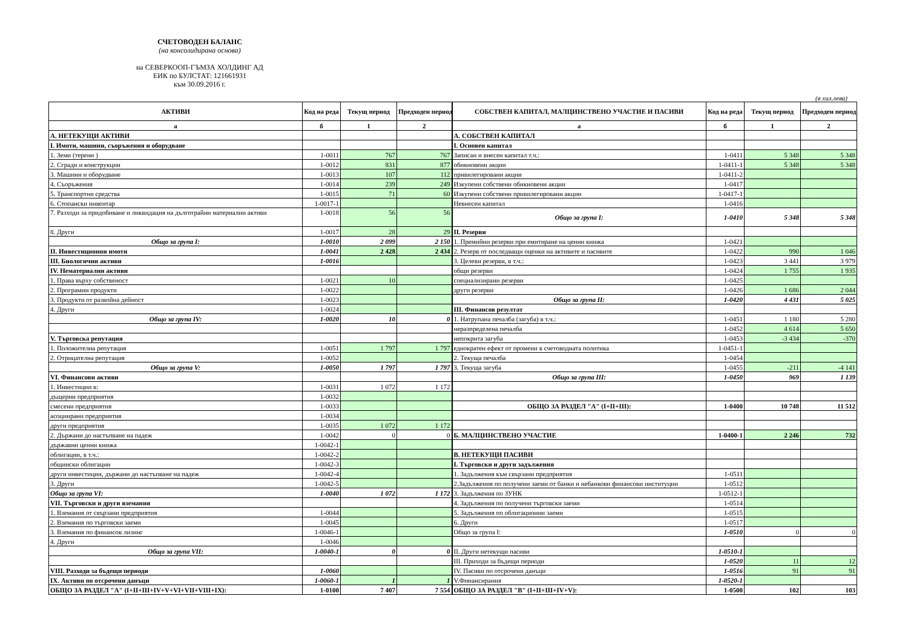СЧЕТОВОДЕН БАЛАНС
(на консолидирана основа)
на СЕВЕРКООП-ГЪМЗА ХОЛДИНГ АД
ЕИК по БУЛСТАТ: 121661931
към 30.09.2016 г.
(в хил.лева)
| АКТИВИ | Код на реда | Текущ период | Предходен период | СОБСТВЕН КАПИТАЛ, МАЛЦИНСТВЕНО УЧАСТИЕ И ПАСИВИ | Код на реда | Текущ период | Предходен период |
| --- | --- | --- | --- | --- | --- | --- | --- |
| а | б | 1 | 2 | а | б | 1 | 2 |
| А. НЕТЕКУЩИ АКТИВИ | | | | А. СОБСТВЕН КАПИТАЛ | | | |
| I. Имоти, машини, съоръжения и оборудване | | | | I. Основен капитал | | | |
| 1. Земи (терени ) | 1-0011 | 767 | 767 | Записан и внесен капитал т.ч.: | 1-0411 | 5 348 | 5 348 |
| 2. Сгради и конструкции | 1-0012 | 831 | 877 | обикновени акции | 1-0411-1 | 5 348 | 5 348 |
| 3. Машини и оборудване | 1-0013 | 107 | 112 | привилегировани акции | 1-0411-2 | | |
| 4. Съоръжения | 1-0014 | 239 | 249 | Изкупени собствени обикновени акции | 1-0417 | | |
| 5. Транспортни средства | 1-0015 | 71 | 60 | Изкупени собствени привилегировани акции | 1-0417-1 | | |
| 6. Стопански инвентар | 1-0017-1 | | | Невнесен капитал | 1-0416 | | |
| 7. Разходи за придобиване и ликвидация на дълготрайни материални активи | 1-0018 | 56 | 56 | Общо за група I: | 1-0410 | 5 348 | 5 348 |
| 8. Други | 1-0017 | 28 | 29 | II. Резерви | | | |
| Общо за група I: | 1-0010 | 2 099 | 2 150 | 1. Премийни резерви при емитиране на ценни книжа | 1-0421 | | |
| II. Инвестиционни имоти | 1-0041 | 2 428 | 2 434 | 2. Резерв от последващи оценки на активите и пасивите | 1-0422 | 990 | 1 046 |
| III. Биологични активи | 1-0016 | | | 3. Целеви резерви, в т.ч.: | 1-0423 | 3 441 | 3 979 |
| IV. Нематериални активи | | | | общи резерви | 1-0424 | 1 755 | 1 935 |
| 1. Права върху собственост | 1-0021 | 10 | | специализирани резерви | 1-0425 | | |
| 2. Програмни продукти | 1-0022 | | | други резерви | 1-0426 | 1 686 | 2 044 |
| 3. Продукти от развойна дейност | 1-0023 | | | Общо за група II: | 1-0420 | 4 431 | 5 025 |
| 4. Други | 1-0024 | | | III. Финансов резултат | | | |
| Общо за група IV: | 1-0020 | 10 | 0 | 1. Натрупана печалба (загуба) в т.ч.: | 1-0451 | 1 180 | 5 280 |
| | | | | неразпределена печалба | 1-0452 | 4 614 | 5 650 |
| V. Търговска репутация | | | | непокрита загуба | 1-0453 | -3 434 | -370 |
| 1. Положителна репутация | 1-0051 | 1 797 | 1 797 | еднократен ефект от промени в счетоводната политика | 1-0451-1 | | |
| 2. Отрицателна репутация | 1-0052 | | | 2. Текуща печалба | 1-0454 | | |
| Общо за група V: | 1-0050 | 1 797 | 1 797 | 3. Текуща загуба | 1-0455 | -211 | -4 141 |
| VI. Финансови активи | | | | Общо за група III: | 1-0450 | 969 | 1 139 |
| 1. Инвестиции в: | 1-0031 | 1 072 | 1 172 | | | | |
| дъщерни предприятия | 1-0032 | | | | | | |
| смесени предприятия | 1-0033 | | | ОБЩО ЗА РАЗДЕЛ "А" (I+II+III): | 1-0400 | 10 748 | 11 512 |
| асоциирани предприятия | 1-0034 | | | | | | |
| други предприятия | 1-0035 | 1 072 | 1 172 | | | | |
| 2. Държани до настъпване на падеж | 1-0042 | 0 | 0 | Б. МАЛЦИНСТВЕНО УЧАСТИЕ | 1-0400-1 | 2 246 | 732 |
| държавни ценни книжа | 1-0042-1 | | | | | | |
| облигации, в т.ч.: | 1-0042-2 | | | В. НЕТЕКУЩИ ПАСИВИ | | | |
| общински облигации | 1-0042-3 | | | I. Търговски и други задължения | | | |
| други инвестиции, държани до настъпване на падеж | 1-0042-4 | | | 1. Задължения към свързани предприятия | 1-0511 | | |
| 3. Други | 1-0042-5 | | | 2.Задължения по получени заеми от банки и небанкови финансови институции | 1-0512 | | |
| Общо за група VI: | 1-0040 | 1 072 | 1 172 | 3. Задължения по ЗУНК | 1-0512-1 | | |
| VII. Търговски и други вземания | | | | 4. Задължения по получени търговски заеми | 1-0514 | | |
| 1. Вземания от свързани предприятия | 1-0044 | | | 5. Задължения по облигационни заеми | 1-0515 | | |
| 2. Вземания по търговски заеми | 1-0045 | | | 6. Други | 1-0517 | | |
| 3. Вземания по финансов лизинг | 1-0046-1 | | | Общо за група I: | 1-0510 | 0 | 0 |
| 4. Други | 1-0046 | | | | | | |
| Общо за група VII: | 1-0040-1 | 0 | 0 | II. Други нетекущи пасиви | 1-0510-1 | | |
| | | | | III. Приходи за бъдещи периоди | 1-0520 | 11 | 12 |
| VIII. Разходи за бъдещи периоди | 1-0060 | | | IV. Пасиви по отсрочени данъци | 1-0516 | 91 | 91 |
| IX. Активи по отсрочени данъци | 1-0060-1 | 1 | 1 | V.Финансирания | 1-0520-1 | | |
| ОБЩО ЗА РАЗДЕЛ "А" (I+II+III+IV+V+VI+VII+VIII+IX): | 1-0100 | 7 407 | 7 554 | ОБЩО ЗА РАЗДЕЛ "В" (I+II+III+IV+V): | 1-0500 | 102 | 103 |